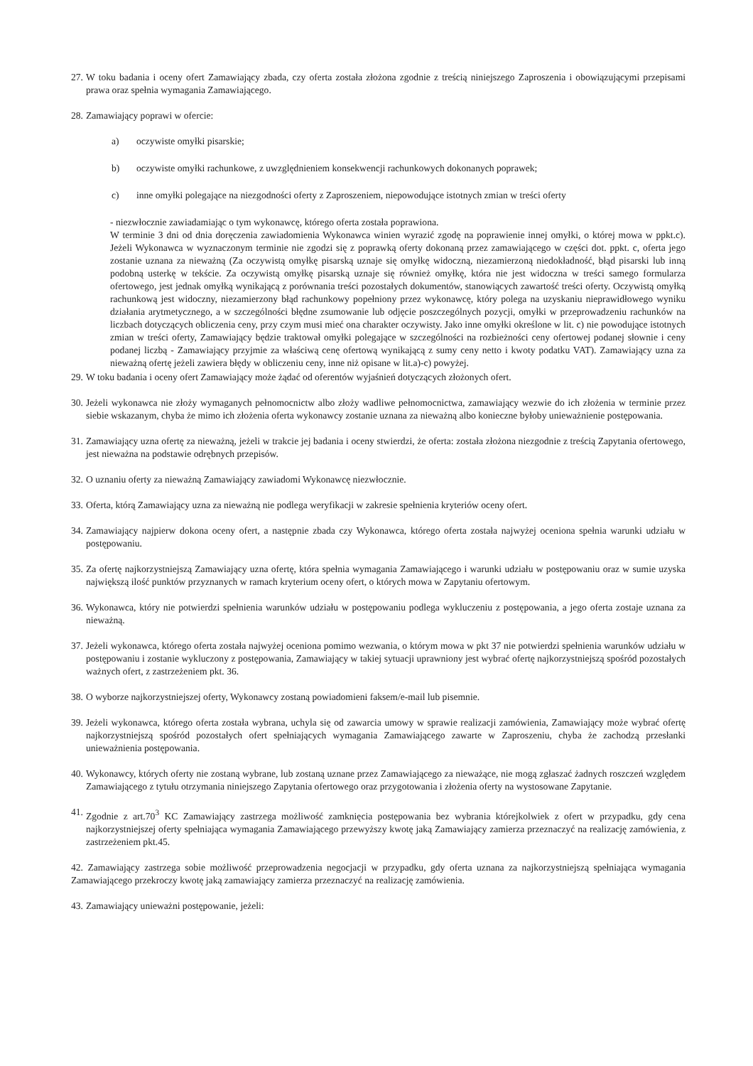27.
W toku badania i oceny ofert Zamawiający zbada, czy oferta została złożona zgodnie z treścią niniejszego Zaproszenia i obowiązującymi przepisami prawa oraz spełnia wymagania Zamawiającego.
28.
Zamawiający poprawi w ofercie:
a) oczywiste omyłki pisarskie;
b) oczywiste omyłki rachunkowe, z uwzględnieniem konsekwencji rachunkowych dokonanych poprawek;
c) inne omyłki polegające na niezgodności oferty z Zaproszeniem, niepowodujące istotnych zmian w treści oferty
- niezwłocznie zawiadamiając o tym wykonawcę, którego oferta została poprawiona.
W terminie 3 dni od dnia doręczenia zawiadomienia Wykonawca winien wyrazić zgodę na poprawienie innej omyłki, o której mowa w ppkt.c). Jeżeli Wykonawca w wyznaczonym terminie nie zgodzi się z poprawką oferty dokonaną przez zamawiającego w części dot. ppkt. c, oferta jego zostanie uznana za nieważną (Za oczywistą omyłkę pisarską uznaje się omyłkę widoczną, niezamierzoną niedokładność, błąd pisarski lub inną podobną usterkę w tekście. Za oczywistą omyłkę pisarską uznaje się również omyłkę, która nie jest widoczna w treści samego formularza ofertowego, jest jednak omyłką wynikającą z porównania treści pozostałych dokumentów, stanowiących zawartość treści oferty. Oczywistą omyłką rachunkową jest widoczny, niezamierzony błąd rachunkowy popełniony przez wykonawcę, który polega na uzyskaniu nieprawidłowego wyniku działania arytmetycznego, a w szczególności błędne zsumowanie lub odjęcie poszczególnych pozycji, omyłki w przeprowadzeniu rachunków na liczbach dotyczących obliczenia ceny, przy czym musi mieć ona charakter oczywisty. Jako inne omyłki określone w lit. c) nie powodujące istotnych zmian w treści oferty, Zamawiający będzie traktował omyłki polegające w szczególności na rozbieżności ceny ofertowej podanej słownie i ceny podanej liczbą - Zamawiający przyjmie za właściwą cenę ofertową wynikającą z sumy ceny netto i kwoty podatku VAT). Zamawiający uzna za nieważną ofertę jeżeli zawiera błędy w obliczeniu ceny, inne niż opisane w lit.a)-c) powyżej.
29.
W toku badania i oceny ofert Zamawiający może żądać od oferentów wyjaśnień dotyczących złożonych ofert.
30.
Jeżeli wykonawca nie złoży wymaganych pełnomocnictw albo złoży wadliwe pełnomocnictwa, zamawiający wezwie do ich złożenia w terminie przez siebie wskazanym, chyba że mimo ich złożenia oferta wykonawcy zostanie uznana za nieważną albo konieczne byłoby unieważnienie postępowania.
31.
Zamawiający uzna ofertę za nieważną, jeżeli w trakcie jej badania i oceny stwierdzi, że oferta: została złożona niezgodnie z treścią Zapytania ofertowego, jest nieważna na podstawie odrębnych przepisów.
32.
O uznaniu oferty za nieważną Zamawiający zawiadomi Wykonawcę niezwłocznie.
33.
Oferta, którą Zamawiający uzna za nieważną nie podlega weryfikacji w zakresie spełnienia kryteriów oceny ofert.
34.
Zamawiający najpierw dokona oceny ofert, a następnie zbada czy Wykonawca, którego oferta została najwyżej oceniona spełnia warunki udziału w postępowaniu.
35.
Za ofertę najkorzystniejszą Zamawiający uzna ofertę, która spełnia wymagania Zamawiającego i warunki udziału w postępowaniu oraz w sumie uzyska największą ilość punktów przyznanych w ramach kryterium oceny ofert, o których mowa w Zapytaniu ofertowym.
36.
Wykonawca, który nie potwierdzi spełnienia warunków udziału w postępowaniu podlega wykluczeniu z postępowania, a jego oferta zostaje uznana za nieważną.
37.
Jeżeli wykonawca, którego oferta została najwyżej oceniona pomimo wezwania, o którym mowa w pkt 37 nie potwierdzi spełnienia warunków udziału w postępowaniu i zostanie wykluczony z postępowania, Zamawiający w takiej sytuacji uprawniony jest wybrać ofertę najkorzystniejszą spośród pozostałych ważnych ofert, z zastrzeżeniem pkt. 36.
38.
O wyborze najkorzystniejszej oferty, Wykonawcy zostaną powiadomieni faksem/e-mail lub pisemnie.
39.
Jeżeli wykonawca, którego oferta została wybrana, uchyla się od zawarcia umowy w sprawie realizacji zamówienia, Zamawiający może wybrać ofertę najkorzystniejszą spośród pozostałych ofert spełniających wymagania Zamawiającego zawarte w Zaproszeniu, chyba że zachodzą przesłanki unieważnienia postępowania.
40.
Wykonawcy, których oferty nie zostaną wybrane, lub zostaną uznane przez Zamawiającego za nieważące, nie mogą zgłaszać żadnych roszczeń względem Zamawiającego z tytułu otrzymania niniejszego Zapytania ofertowego oraz przygotowania i złożenia oferty na wystosowane Zapytanie.
41.
Zgodnie z art.70<sup>3</sup> KC Zamawiający zastrzega możliwość zamknięcia postępowania bez wybrania którejkolwiek z ofert w przypadku, gdy cena najkorzystniejszej oferty spełniająca wymagania Zamawiającego przewyższy kwotę jaką Zamawiający zamierza przeznaczyć na realizację zamówienia, z zastrzeżeniem pkt.45.
42. Zamawiający zastrzega sobie możliwość przeprowadzenia negocjacji w przypadku, gdy oferta uznana za najkorzystniejszą spełniająca wymagania Zamawiającego przekroczy kwotę jaką zamawiający zamierza przeznaczyć na realizację zamówienia.
43.
Zamawiający unieważni postępowanie, jeżeli: